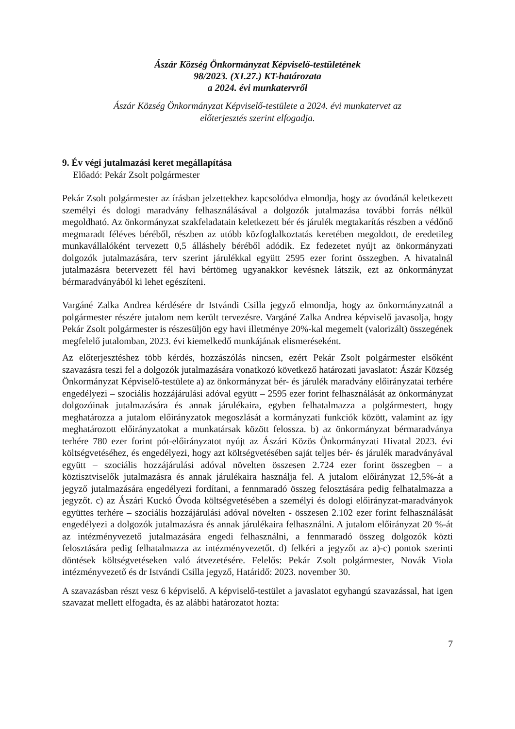Ászár Község Önkormányzat Képviselő-testületének
98/2023. (XI.27.) KT-határozata
a 2024. évi munkatervről
Ászár Község Önkormányzat Képviselő-testülete a 2024. évi munkatervet az
előterjesztés szerint elfogadja.
9. Év végi jutalmazási keret megállapítása
Előadó: Pekár Zsolt polgármester
Pekár Zsolt polgármester az írásban jelzettekhez kapcsolódva elmondja, hogy az óvodánál keletkezett személyi és dologi maradvány felhasználásával a dolgozók jutalmazása további forrás nélkül megoldható. Az önkormányzat szakfeladatain keletkezett bér és járulék megtakarítás részben a védőnő megmaradt féléves béréből, részben az utóbb közfoglalkoztatás keretében megoldott, de eredetileg munkavállalóként tervezett 0,5 álláshely béréből adódik. Ez fedezetet nyújt az önkormányzati dolgozók jutalmazására, terv szerint járulékkal együtt 2595 ezer forint összegben. A hivatalnál jutalmazásra betervezett fél havi bértömeg ugyanakkor kevésnek látszik, ezt az önkormányzat bérmaradványából ki lehet egészíteni.
Vargáné Zalka Andrea kérdésére dr Istvándi Csilla jegyző elmondja, hogy az önkormányzatnál a polgármester részére jutalom nem került tervezésre. Vargáné Zalka Andrea képviselő javasolja, hogy Pekár Zsolt polgármester is részesüljön egy havi illetménye 20%-kal megemelt (valorizált) összegének megfelelő jutalomban, 2023. évi kiemelkedő munkájának elismeréseként.
Az előterjesztéshez több kérdés, hozzászólás nincsen, ezért Pekár Zsolt polgármester elsőként szavazásra teszi fel a dolgozók jutalmazására vonatkozó következő határozati javaslatot: Ászár Község Önkormányzat Képviselő-testülete a) az önkormányzat bér- és járulék maradvány előirányzatai terhére engedélyezi – szociális hozzájárulási adóval együtt – 2595 ezer forint felhasználását az önkormányzat dolgozóinak jutalmazására és annak járulékaira, egyben felhatalmazza a polgármestert, hogy meghatározza a jutalom előirányzatok megoszlását a kormányzati funkciók között, valamint az így meghatározott előirányzatokat a munkatársak között felossza. b) az önkormányzat bérmaradványa terhére 780 ezer forint pót-előirányzatot nyújt az Ászári Közös Önkormányzati Hivatal 2023. évi költségvetéséhez, és engedélyezi, hogy azt költségvetésében saját teljes bér- és járulék maradványával együtt – szociális hozzájárulási adóval növelten összesen 2.724 ezer forint összegben – a köztisztviselők jutalmazásra és annak járulékaira használja fel. A jutalom előirányzat 12,5%-át a jegyző jutalmazására engedélyezi fordítani, a fennmaradó összeg felosztására pedig felhatalmazza a jegyzőt. c) az Ászári Kuckó Óvoda költségvetésében a személyi és dologi előirányzat-maradványok együttes terhére – szociális hozzájárulási adóval növelten - összesen 2.102 ezer forint felhasználását engedélyezi a dolgozók jutalmazásra és annak járulékaira felhasználni. A jutalom előirányzat 20 %-át az intézményvezető jutalmazására engedi felhasználni, a fennmaradó összeg dolgozók közti felosztására pedig felhatalmazza az intézményvezetőt. d) felkéri a jegyzőt az a)-c) pontok szerinti döntések költségvetéseken való átvezetésére. Felelős: Pekár Zsolt polgármester, Novák Viola intézményvezető és dr Istvándi Csilla jegyző, Határidő: 2023. november 30.
A szavazásban részt vesz 6 képviselő. A képviselő-testület a javaslatot egyhangú szavazással, hat igen szavazat mellett elfogadta, és az alábbi határozatot hozta:
7